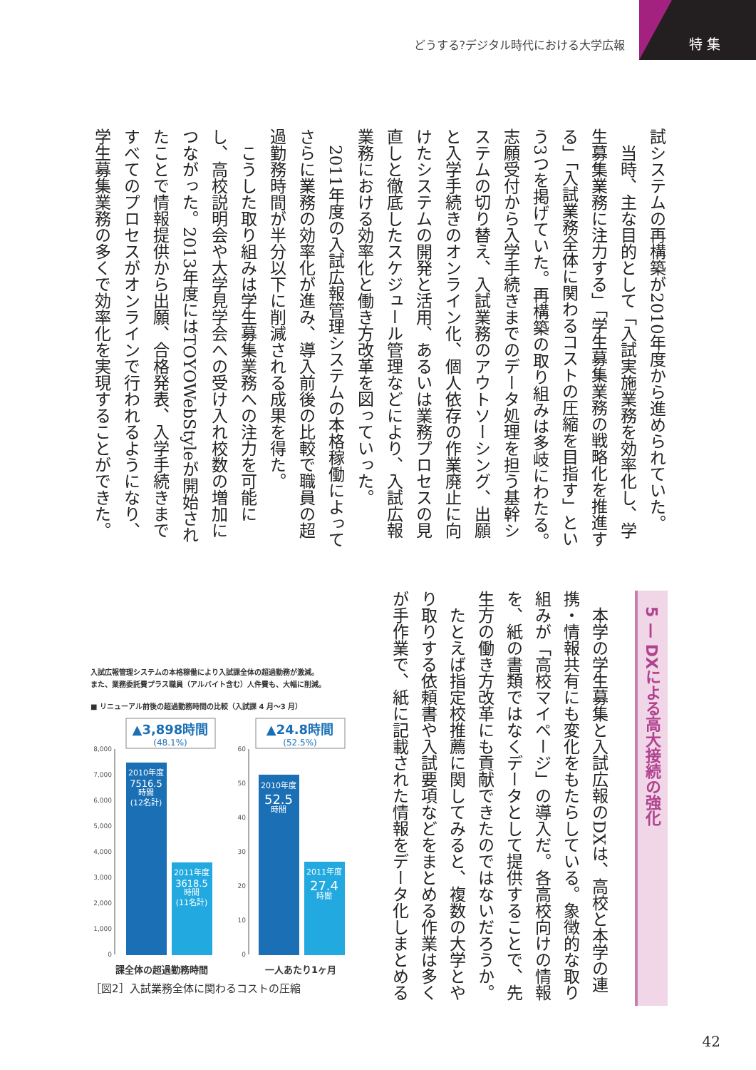どうする?デジタル時代における大学広報
特 集
試システムの再構築が2010年度から進められていた。
当時、主な目的として「入試実施業務を効率化し、学生募集業務に注力する」「学生募集業務の戦略化を推進する」「入試業務全体に関わるコストの圧縮を目指す」という3つを掲げていた。再構築の取り組みは多岐にわたる。志願受付から入学手続きまでのデータ処理を担う基幹システムの切り替え、入試業務のアウトソーシング、出願と入学手続きのオンライン化、個人依存の作業廃止に向けたシステムの開発と活用、あるいは業務プロセスの見直しと徹底したスケジュール管理などにより、入試広報業務における効率化と働き方改革を図っていった。
2011年度の入試広報管理システムの本格稼働によってさらに業務の効率化が進み、導入前後の比較で職員の超過勤務時間が半分以下に削減される成果を得た。
こうした取り組みは学生募集業務への注力を可能にし、高校説明会や大学見学会への受け入れ校数の増加につながった。2013年度にはTOYOWebStyleが開始されたことで情報提供から出願、合格発表、入学手続きまですべてのプロセスがオンラインで行われるようになり、学生募集業務の多くで効率化を実現することができた。
5 — DXによる高大接続の強化
本学の学生募集と入試広報のDXは、高校と本学の連携・情報共有にも変化をもたらしている。象徴的な取り組みが「高校マイページ」の導入だ。各高校向けの情報を、紙の書類ではなくデータとして提供することで、先生方の働き方改革にも貢献できたのではないだろうか。
たとえば指定校推薦に関してみると、複数の大学とやり取りする依頼書や入試要項などをまとめる作業は多くが手作業で、紙に記載された情報をデータ化しまとめる
入試広報管理システムの本格稼働により入試課全体の超過勤務が激減。
また、業務委託費プラス職員（アルバイト含む）人件費も、大幅に削減。
■ リニューアル前後の超過勤務時間の比較（入試課 4 月〜3 月）
▲3,898時間
(48.1%)
▲24.8時間
(52.5%)
8,000
7,000
6,000
5,000
4,000
3,000
2,000
1,000
0
60
50
40
30
20
10
0
2010年度
7516.5
時間
(12名計)
2011年度
3618.5
時間
(11名計)
2010年度
52.5
時間
2011年度
27.4
時間
課全体の超過勤務時間 一人あたり1ヶ月
［図2］入試業務全体に関わるコストの圧縮
42